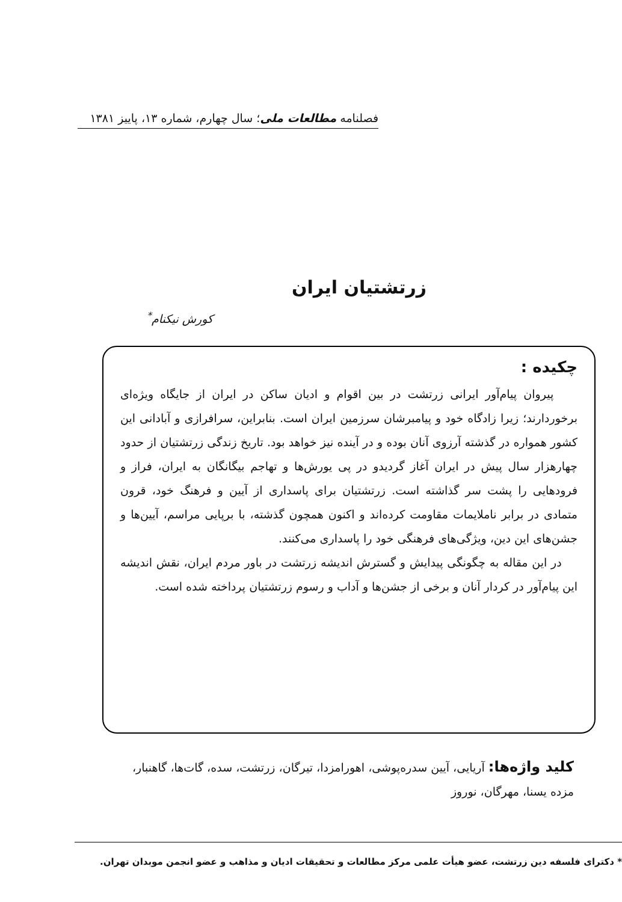فصلنامه مطالعات ملی؛ سال چهارم، شماره ۱۳، پاییز ۱۳۸۱
زرتشتیان ایران
کورش نیکنام<sup>*</sup>
چکیده :
پیروان پیام‌آور ایرانی زرتشت در بین اقوام و ادیان ساکن در ایران از جایگاه ویژه‌ای برخوردارند؛ زیرا زادگاه خود و پیامبرشان سرزمین ایران است. بنابراین، سرافرازی و آبادانی این کشور همواره در گذشته آرزوی آنان بوده و در آینده نیز خواهد بود. تاریخ زندگی زرتشتیان از حدود چهارهزار سال پیش در ایران آغاز گردیدو در پی یورش‌ها و تهاجم بیگانگان به ایران، فراز و فرودهایی را پشت سر گذاشته است. زرتشتیان برای پاسداری از آیین و فرهنگ خود، قرون متمادی در برابر ناملایمات مقاومت کرده‌اند و اکنون همچون گذشته، با برپایی مراسم، آیین‌ها و جشن‌های این دین، ویژگی‌های فرهنگی خود را پاسداری می‌کنند.
در این مقاله به چگونگی پیدایش و گسترش اندیشه زرتشت در باور مردم ایران، نقش اندیشه این پیام‌آور در کردار آنان و برخی از جشن‌ها و آداب و رسوم زرتشتیان پرداخته شده است.
کلید واژه‌ها: آریایی، آیین سدره‌پوشی، اهورامزدا، تیرگان، زرتشت، سده، گات‌ها، گاهنبار، مزده یسنا، مهرگان، نوروز
* دکترای فلسفه دین زرتشت، عضو هیأت علمی مرکز مطالعات و تحقیقات ادیان و مذاهب و عضو انجمن موبدان تهران.